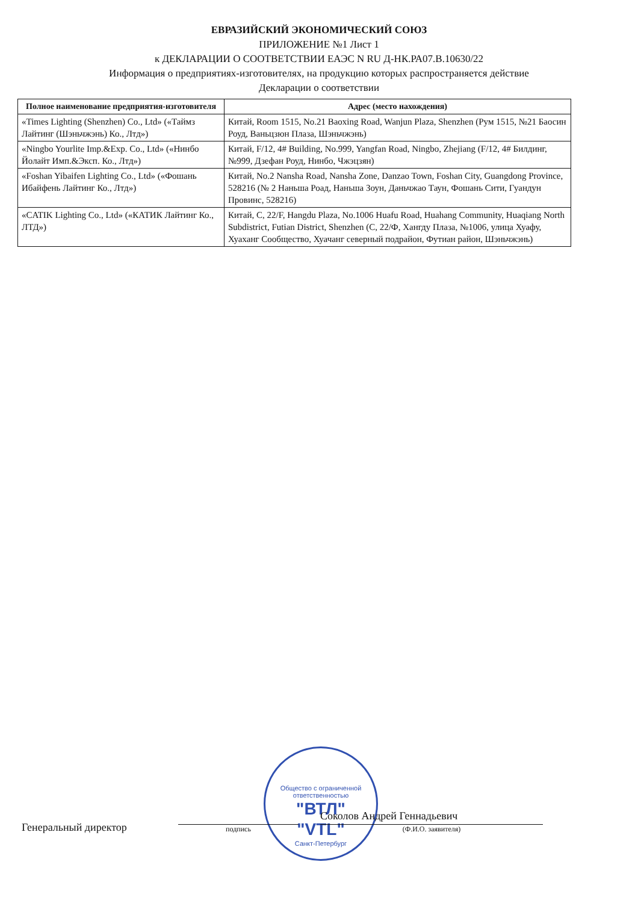ЕВРАЗИЙСКИЙ ЭКОНОМИЧЕСКИЙ СОЮЗ
ПРИЛОЖЕНИЕ №1 Лист 1
к ДЕКЛАРАЦИИ О СООТВЕТСТВИИ ЕАЭС N RU Д-НК.РА07.В.10630/22
Информация о предприятиях-изготовителях, на продукцию которых распространяется действие
Декларации о соответствии
| Полное наименование предприятия-изготовителя | Адрес (место нахождения) |
| --- | --- |
| «Times Lighting (Shenzhen) Co., Ltd» («Таймз Лайтинг (Шэньчжэнь) Ко., Лтд») | Китай, Room 1515, No.21 Baoxing Road, Wanjun Plaza, Shenzhen (Рум 1515, №21 Баосин Роуд, Ваньцзюн Плаза, Шэньчжэнь) |
| «Ningbo Yourlite Imp.&Exp. Co., Ltd» («Нинбо Йолайт Имп.&Эксп. Ко., Лтд») | Китай, F/12, 4# Building, No.999, Yangfan Road, Ningbo, Zhejiang (F/12, 4# Билдинг, №999, Дзефан Роуд, Нинбо, Чжэцзян) |
| «Foshan Yibaifen Lighting Co., Ltd» («Фошань Ибайфень Лайтинг Ко., Лтд») | Китай, No.2 Nansha Road, Nansha Zone, Danzao Town, Foshan City, Guangdong Province, 528216 (№ 2 Наньша Роад, Наньша Зоун, Даньчжао Таун, Фошань Сити, Гуандун Провинс, 528216) |
| «CATIK Lighting Co., Ltd» («КАТИК Лайтинг Ко., ЛТД») | Китай, C, 22/F, Hangdu Plaza, No.1006 Huafu Road, Huahang Community, Huaqiang North Subdistrict, Futian District, Shenzhen (C, 22/Ф, Хангду Плаза, №1006, улица Хуафу, Хуаханг Сообщество, Хуачанг северный подрайон, Футиан район, Шэньчжэнь) |
Общество с ограниченной ответственностью
"ВТЛ"
"VTL"
Санкт-Петербург
Генеральный директор
подпись
Соколов Андрей Геннадьевич
(Ф.И.О. заявителя)